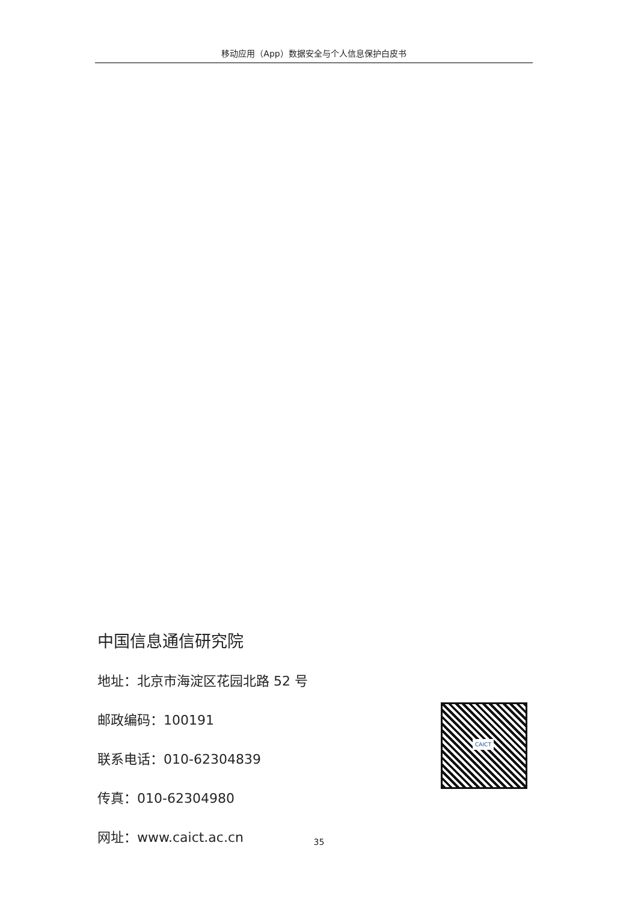移动应用（App）数据安全与个人信息保护白皮书
中国信息通信研究院
地址：北京市海淀区花园北路 52 号
邮政编码：100191
联系电话：010-62304839
传真：010-62304980
网址：www.caict.ac.cn
CAICT
35